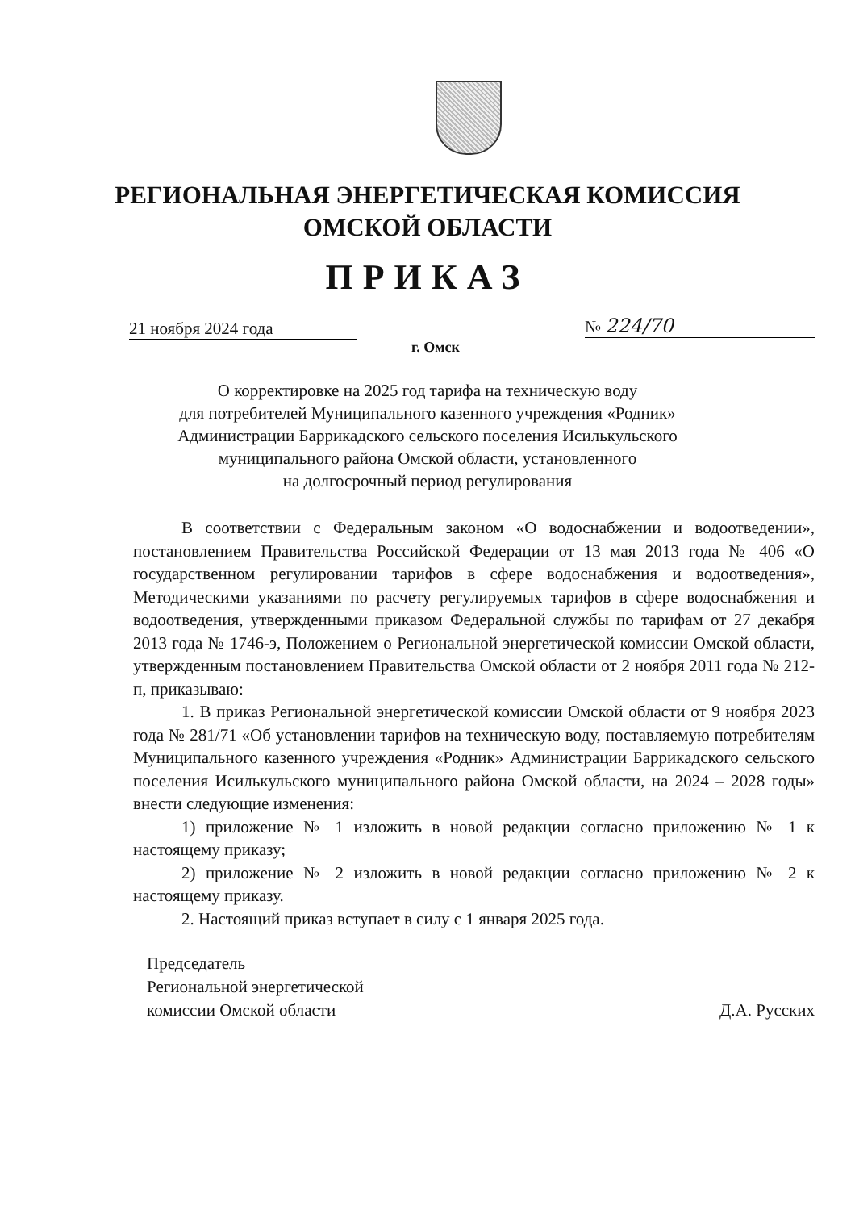РЕГИОНАЛЬНАЯ ЭНЕРГЕТИЧЕСКАЯ КОМИССИЯ
ОМСКОЙ ОБЛАСТИ
ПРИКАЗ
21 ноября 2024 года № 224/70
г. Омск
О корректировке на 2025 год тарифа на техническую воду
для потребителей Муниципального казенного учреждения «Родник»
Администрации Баррикадского сельского поселения Исилькульского
муниципального района Омской области, установленного
на долгосрочный период регулирования
В соответствии с Федеральным законом «О водоснабжении и водоотведении», постановлением Правительства Российской Федерации от 13 мая 2013 года № 406 «О государственном регулировании тарифов в сфере водоснабжения и водоотведения», Методическими указаниями по расчету регулируемых тарифов в сфере водоснабжения и водоотведения, утвержденными приказом Федеральной службы по тарифам от 27 декабря 2013 года № 1746-э, Положением о Региональной энергетической комиссии Омской области, утвержденным постановлением Правительства Омской области от 2 ноября 2011 года № 212-п, приказываю:
1. В приказ Региональной энергетической комиссии Омской области от 9 ноября 2023 года № 281/71 «Об установлении тарифов на техническую воду, поставляемую потребителям Муниципального казенного учреждения «Родник» Администрации Баррикадского сельского поселения Исилькульского муниципального района Омской области, на 2024 – 2028 годы» внести следующие изменения:
1) приложение № 1 изложить в новой редакции согласно приложению № 1 к настоящему приказу;
2) приложение № 2 изложить в новой редакции согласно приложению № 2 к настоящему приказу.
2. Настоящий приказ вступает в силу с 1 января 2025 года.
Председатель
Региональной энергетической
комиссии Омской области
Д.А. Русских